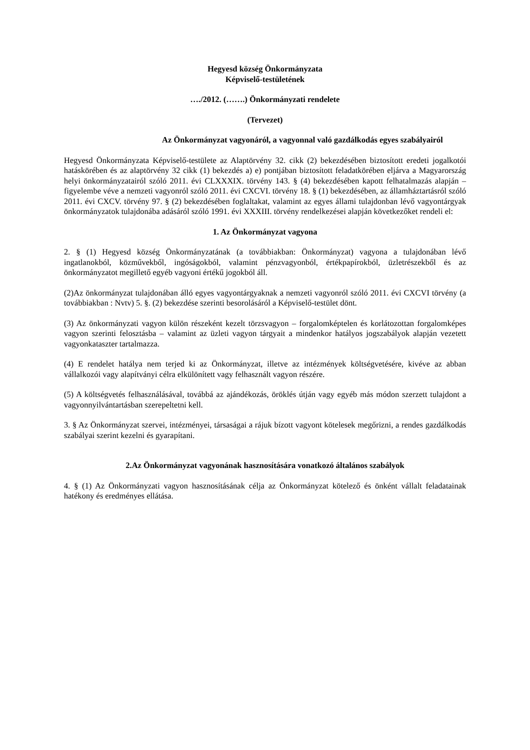Hegyesd község Önkormányzata
Képviselő-testületének
…./2012. (…….) Önkormányzati rendelete
(Tervezet)
Az Önkormányzat vagyonáról, a vagyonnal való gazdálkodás egyes szabályairól
Hegyesd Önkormányzata Képviselő-testülete az Alaptörvény 32. cikk (2) bekezdésében biztosított eredeti jogalkotói hatáskörében és az alaptörvény 32 cikk (1) bekezdés a) e) pontjában biztosított feladatkörében eljárva a Magyarország helyi önkormányzatairól szóló 2011. évi CLXXXIX. törvény 143. § (4) bekezdésében kapott felhatalmazás alapján – figyelembe véve a nemzeti vagyonról szóló 2011. évi CXCVI. törvény 18. § (1) bekezdésében, az államháztartásról szóló 2011. évi CXCV. törvény 97. § (2) bekezdésében foglaltakat, valamint az egyes állami tulajdonban lévő vagyontárgyak önkormányzatok tulajdonába adásáról szóló 1991. évi XXXIII. törvény rendelkezései alapján következőket rendeli el:
1. Az Önkormányzat vagyona
2. § (1) Hegyesd község Önkormányzatának (a továbbiakban: Önkormányzat) vagyona a tulajdonában lévő ingatlanokból, közművekből, ingóságokból, valamint pénzvagyonból, értékpapírokból, üzletrészekből és az önkormányzatot megillető egyéb vagyoni értékű jogokból áll.
(2)Az önkormányzat tulajdonában álló egyes vagyontárgyaknak a nemzeti vagyonról szóló 2011. évi CXCVI törvény (a továbbiakban : Nvtv) 5. §. (2) bekezdése szerinti besorolásáról a Képviselő-testület dönt.
(3) Az önkormányzati vagyon külön részeként kezelt törzsvagyon – forgalomképtelen és korlátozottan forgalomképes vagyon szerinti felosztásba – valamint az üzleti vagyon tárgyait a mindenkor hatályos jogszabályok alapján vezetett vagyonkataszter tartalmazza.
(4) E rendelet hatálya nem terjed ki az Önkormányzat, illetve az intézmények költségvetésére, kivéve az abban vállalkozói vagy alapítványi célra elkülönített vagy felhasznált vagyon részére.
(5) A költségvetés felhasználásával, továbbá az ajándékozás, öröklés útján vagy egyéb más módon szerzett tulajdont a vagyonnyilvántartásban szerepeltetni kell.
3. § Az Önkormányzat szervei, intézményei, társaságai a rájuk bízott vagyont kötelesek megőrizni, a rendes gazdálkodás szabályai szerint kezelni és gyarapítani.
2.Az Önkormányzat vagyonának hasznosítására vonatkozó általános szabályok
4. § (1) Az Önkormányzati vagyon hasznosításának célja az Önkormányzat kötelező és önként vállalt feladatainak hatékony és eredményes ellátása.